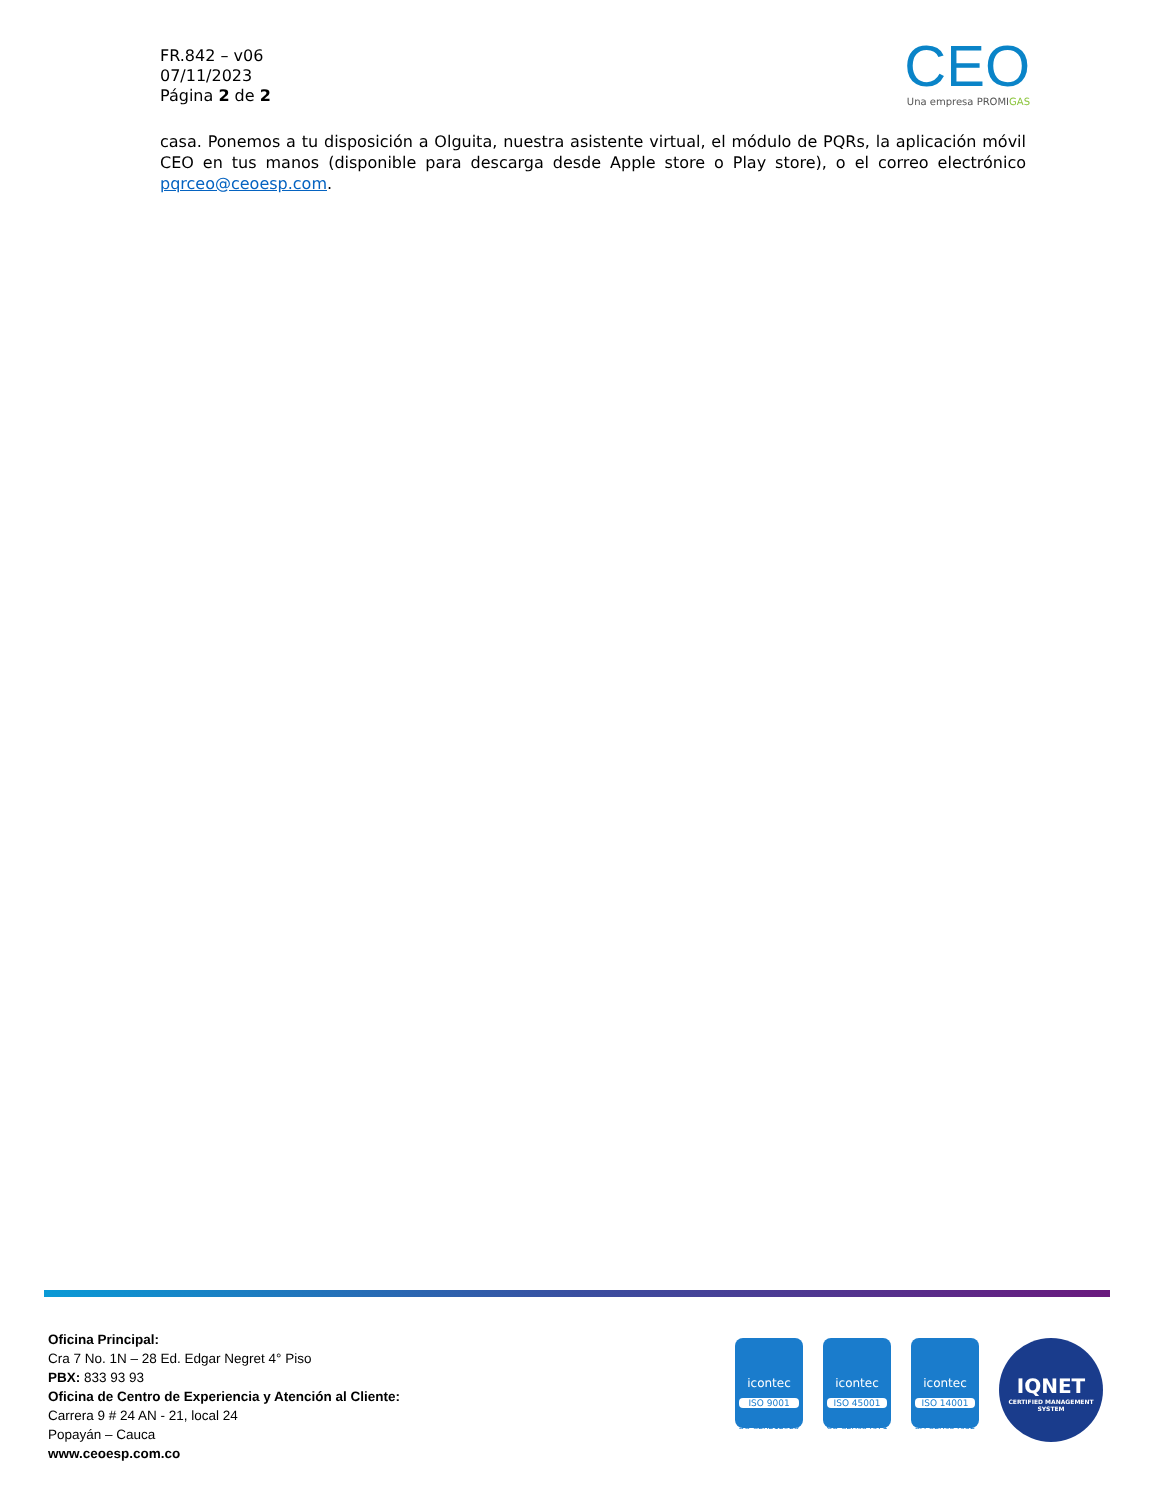FR.842 – v06
07/11/2023
Página 2 de 2
CEO
Una empresa PROMIGAS
casa. Ponemos a tu disposición a Olguita, nuestra asistente virtual, el módulo de PQRs, la aplicación móvil CEO en tus manos (disponible para descarga desde Apple store o Play store), o el correo electrónico pqrceo@ceoesp.com.
Oficina Principal:
Cra 7 No. 1N – 28 Ed. Edgar Negret 4° Piso
PBX: 833 93 93
Oficina de Centro de Experiencia y Atención al Cliente:
Carrera 9 # 24 AN - 21, local 24
Popayán – Cauca
www.ceoesp.com.co
icontec
ISO 9001
SC-CER212923
icontec
ISO 45001
OS-CER634671
icontec
ISO 14001
SA-CER634652
IQNET
CERTIFIED MANAGEMENT SYSTEM